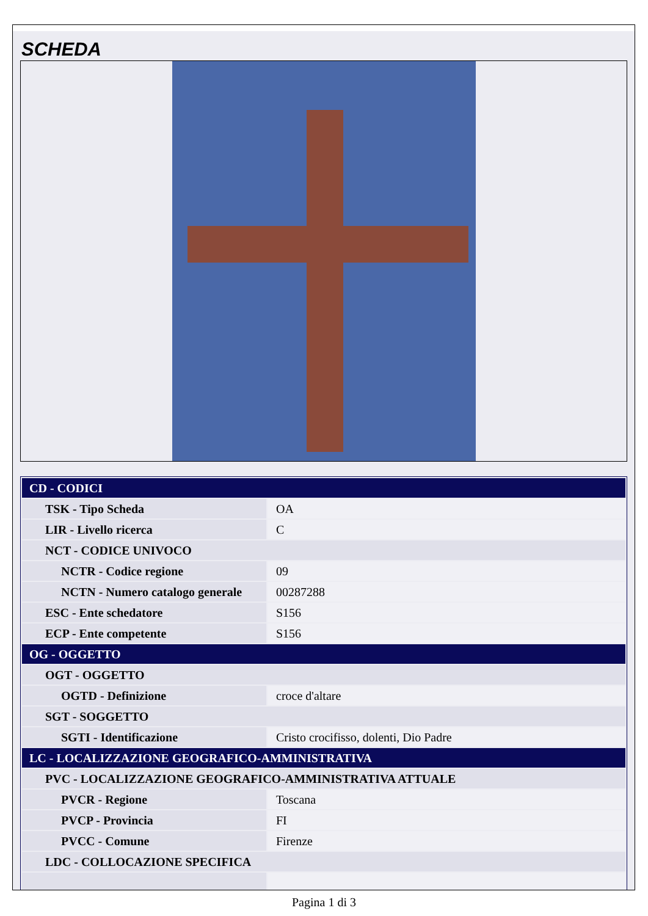SCHEDA
| CD - CODICI | |
| TSK - Tipo Scheda | OA |
| LIR - Livello ricerca | C |
| NCT - CODICE UNIVOCO | |
| NCTR - Codice regione | 09 |
| NCTN - Numero catalogo generale | 00287288 |
| ESC - Ente schedatore | S156 |
| ECP - Ente competente | S156 |
| OG - OGGETTO | |
| OGT - OGGETTO | |
| OGTD - Definizione | croce d'altare |
| SGT - SOGGETTO | |
| SGTI - Identificazione | Cristo crocifisso, dolenti, Dio Padre |
| LC - LOCALIZZAZIONE GEOGRAFICO-AMMINISTRATIVA | |
| PVC - LOCALIZZAZIONE GEOGRAFICO-AMMINISTRATIVA ATTUALE | |
| PVCR - Regione | Toscana |
| PVCP - Provincia | FI |
| PVCC - Comune | Firenze |
| LDC - COLLOCAZIONE SPECIFICA | |
Pagina 1 di 3